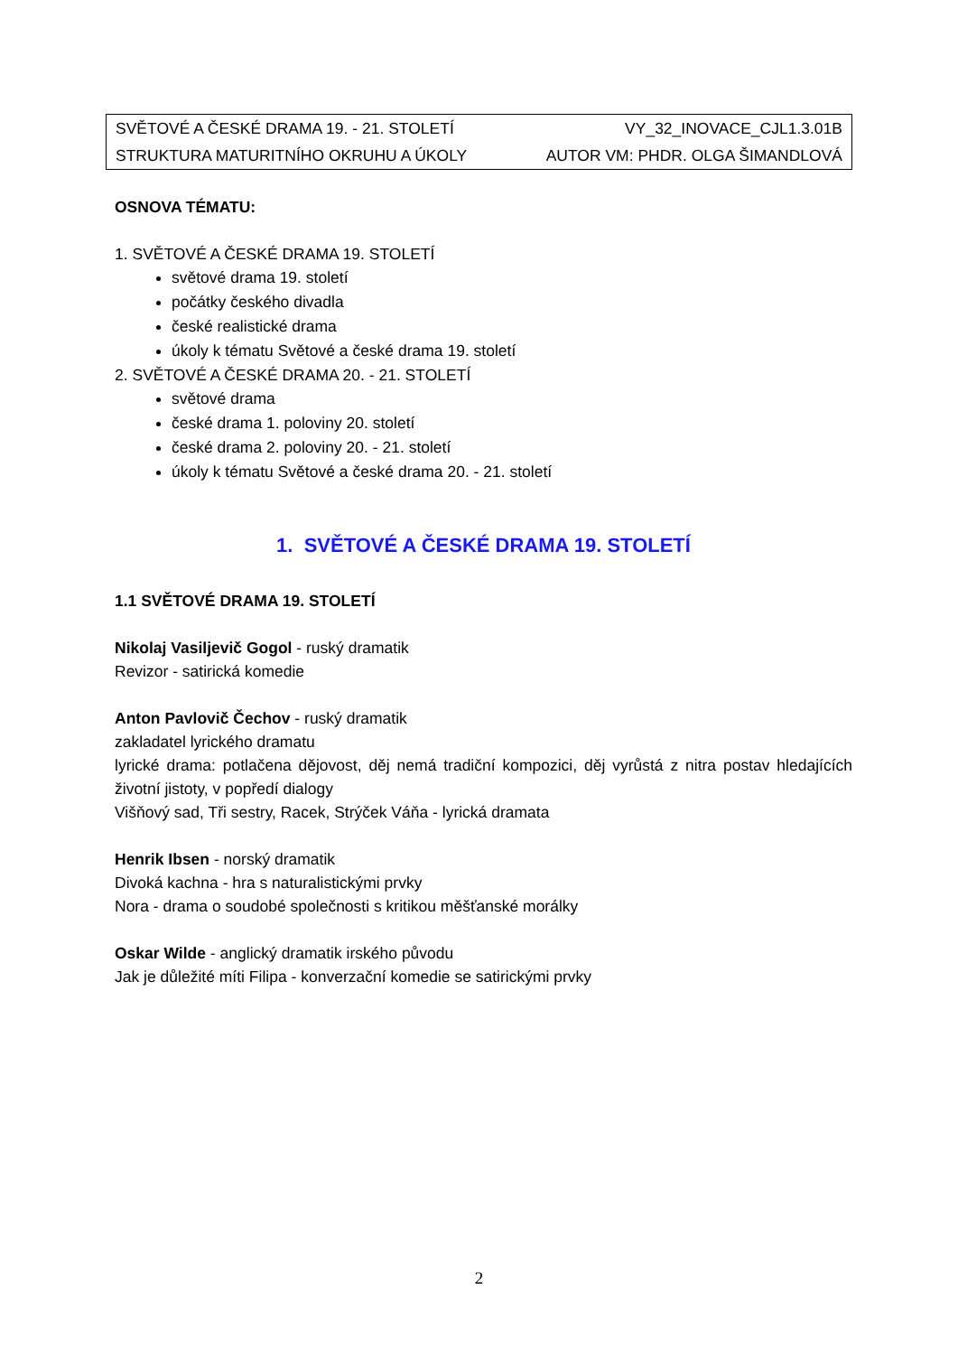| SVĚTOVÉ A ČESKÉ DRAMA 19. - 21. STOLETÍ | VY_32_INOVACE_CJL1.3.01B |
| STRUKTURA MATURITNÍHO OKRUHU A ÚKOLY | AUTOR VM: PHDR. OLGA ŠIMANDLOVÁ |
OSNOVA TÉMATU:
1. SVĚTOVÉ A ČESKÉ DRAMA 19. STOLETÍ
světové drama 19. století
počátky českého divadla
české realistické drama
úkoly k tématu Světové a české drama 19. století
2. SVĚTOVÉ A ČESKÉ DRAMA 20. - 21. STOLETÍ
světové drama
české drama 1. poloviny 20. století
české drama 2. poloviny 20. - 21. století
úkoly k tématu Světové a české drama 20. - 21. století
1. SVĚTOVÉ A ČESKÉ DRAMA 19. STOLETÍ
1.1 SVĚTOVÉ DRAMA 19. STOLETÍ
Nikolaj Vasiljevič Gogol - ruský dramatik
Revizor - satirická komedie
Anton Pavlovič Čechov - ruský dramatik
zakladatel lyrického dramatu
lyrické drama: potlačena dějovost, děj nemá tradiční kompozici, děj vyrůstá z nitra postav hledajících životní jistoty, v popředí dialogy
Višňový sad, Tři sestry, Racek, Strýček Váňa - lyrická dramata
Henrik Ibsen - norský dramatik
Divoká kachna - hra s naturalistickými prvky
Nora - drama o soudobé společnosti s kritikou měšťanské morálky
Oskar Wilde - anglický dramatik irského původu
Jak je důležité míti Filipa - konverzační komedie se satirickými prvky
2